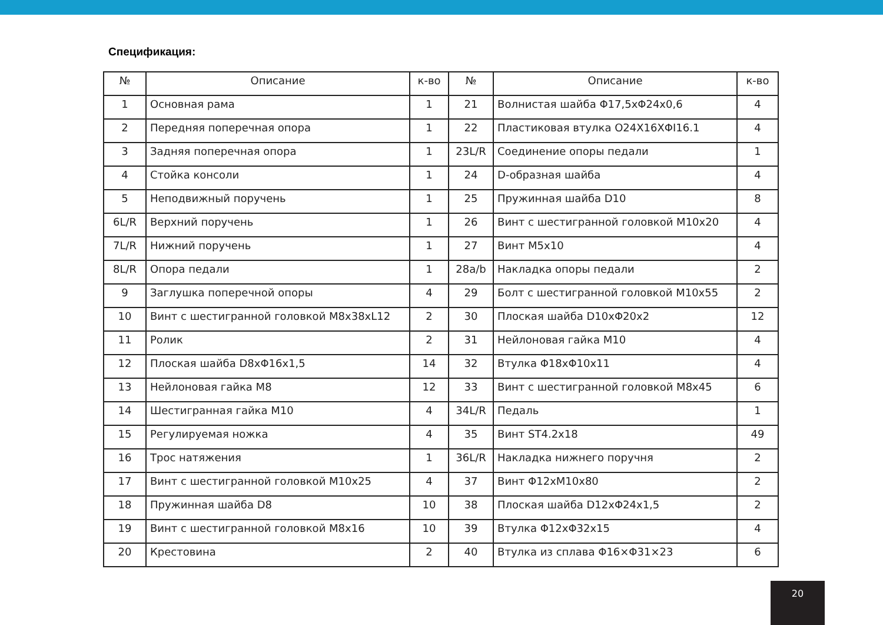Спецификация:
| № | Описание | к-во | № | Описание | к-во |
| --- | --- | --- | --- | --- | --- |
| 1 | Основная рама | 1 | 21 | Волнистая шайба Φ17,5хΦ24х0,6 | 4 |
| 2 | Передняя поперечная опора | 1 | 22 | Пластиковая втулка O24X16XΦI16.1 | 4 |
| 3 | Задняя поперечная опора | 1 | 23L/R | Соединение опоры педали | 1 |
| 4 | Стойка консоли | 1 | 24 | D-образная шайба | 4 |
| 5 | Неподвижный поручень | 1 | 25 | Пружинная шайба D10 | 8 |
| 6L/R | Верхний поручень | 1 | 26 | Винт с шестигранной головкой M10x20 | 4 |
| 7L/R | Нижний поручень | 1 | 27 | Винт M5x10 | 4 |
| 8L/R | Опора педали | 1 | 28a/b | Накладка опоры педали | 2 |
| 9 | Заглушка поперечной опоры | 4 | 29 | Болт с шестигранной головкой M10x55 | 2 |
| 10 | Винт с шестигранной головкой M8x38xL12 | 2 | 30 | Плоская шайба D10xΦ20x2 | 12 |
| 11 | Ролик | 2 | 31 | Нейлоновая гайка M10 | 4 |
| 12 | Плоская шайба D8xΦ16x1,5 | 14 | 32 | Втулка Φ18xΦ10x11 | 4 |
| 13 | Нейлоновая гайка M8 | 12 | 33 | Винт с шестигранной головкой M8x45 | 6 |
| 14 | Шестигранная гайка M10 | 4 | 34L/R | Педаль | 1 |
| 15 | Регулируемая ножка | 4 | 35 | Винт ST4.2x18 | 49 |
| 16 | Трос натяжения | 1 | 36L/R | Накладка нижнего поручня | 2 |
| 17 | Винт с шестигранной головкой M10x25 | 4 | 37 | Винт Φ12xM10x80 | 2 |
| 18 | Пружинная шайба D8 | 10 | 38 | Плоская шайба D12xΦ24x1,5 | 2 |
| 19 | Винт с шестигранной головкой M8x16 | 10 | 39 | Втулка Φ12xΦ32x15 | 4 |
| 20 | Крестовина | 2 | 40 | Втулка из сплава Φ16×Φ31×23 | 6 |
20